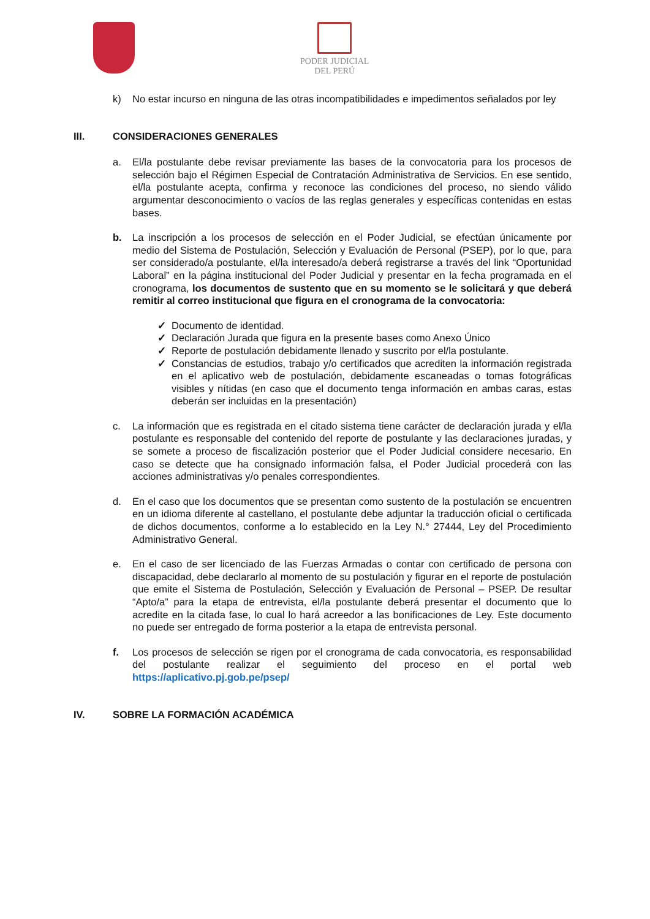PODER JUDICIAL
DEL PERÚ
k) No estar incurso en ninguna de las otras incompatibilidades e impedimentos señalados por ley
III. CONSIDERACIONES GENERALES
a. El/la postulante debe revisar previamente las bases de la convocatoria para los procesos de selección bajo el Régimen Especial de Contratación Administrativa de Servicios. En ese sentido, el/la postulante acepta, confirma y reconoce las condiciones del proceso, no siendo válido argumentar desconocimiento o vacíos de las reglas generales y específicas contenidas en estas bases.
b. La inscripción a los procesos de selección en el Poder Judicial, se efectúan únicamente por medio del Sistema de Postulación, Selección y Evaluación de Personal (PSEP), por lo que, para ser considerado/a postulante, el/la interesado/a deberá registrarse a través del link “Oportunidad Laboral” en la página institucional del Poder Judicial y presentar en la fecha programada en el cronograma, los documentos de sustento que en su momento se le solicitará y que deberá remitir al correo institucional que figura en el cronograma de la convocatoria:
✓ Documento de identidad.
✓ Declaración Jurada que figura en la presente bases como Anexo Único
✓ Reporte de postulación debidamente llenado y suscrito por el/la postulante.
✓ Constancias de estudios, trabajo y/o certificados que acrediten la información registrada en el aplicativo web de postulación, debidamente escaneadas o tomas fotográficas visibles y nítidas (en caso que el documento tenga información en ambas caras, estas deberán ser incluidas en la presentación)
c. La información que es registrada en el citado sistema tiene carácter de declaración jurada y el/la postulante es responsable del contenido del reporte de postulante y las declaraciones juradas, y se somete a proceso de fiscalización posterior que el Poder Judicial considere necesario. En caso se detecte que ha consignado información falsa, el Poder Judicial procederá con las acciones administrativas y/o penales correspondientes.
d. En el caso que los documentos que se presentan como sustento de la postulación se encuentren en un idioma diferente al castellano, el postulante debe adjuntar la traducción oficial o certificada de dichos documentos, conforme a lo establecido en la Ley N.° 27444, Ley del Procedimiento Administrativo General.
e. En el caso de ser licenciado de las Fuerzas Armadas o contar con certificado de persona con discapacidad, debe declararlo al momento de su postulación y figurar en el reporte de postulación que emite el Sistema de Postulación, Selección y Evaluación de Personal – PSEP. De resultar “Apto/a” para la etapa de entrevista, el/la postulante deberá presentar el documento que lo acredite en la citada fase, lo cual lo hará acreedor a las bonificaciones de Ley. Este documento no puede ser entregado de forma posterior a la etapa de entrevista personal.
f. Los procesos de selección se rigen por el cronograma de cada convocatoria, es responsabilidad del postulante realizar el seguimiento del proceso en el portal web https://aplicativo.pj.gob.pe/psep/
IV. SOBRE LA FORMACIÓN ACADÉMICA